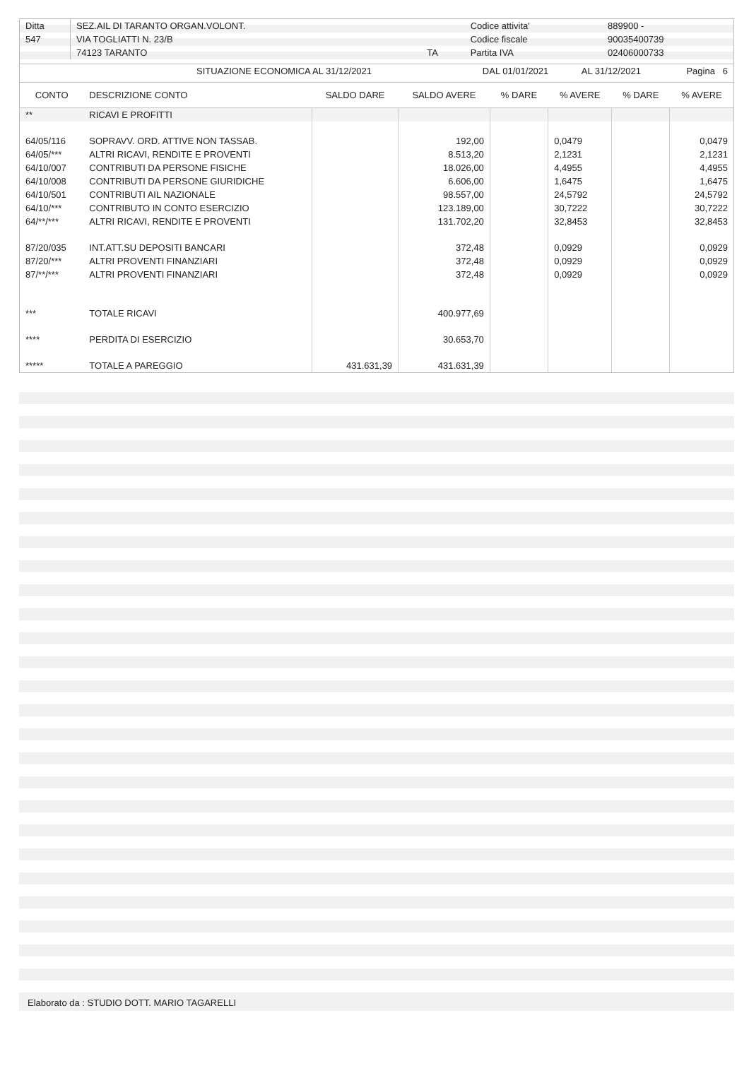| Ditta | SEZ.AIL DI TARANTO ORGAN.VOLONT. | | Codice attivita' | 889900 - |
| 547 | VIA TOGLIATTI N. 23/B | | Codice fiscale | 90035400739 |
| | 74123 TARANTO | TA | Partita IVA | 02406000733 |
| SITUAZIONE ECONOMICA AL 31/12/2021 | DAL 01/01/2021 | AL 31/12/2021 | Pagina 6 |
| CONTO | DESCRIZIONE CONTO | SALDO DARE | SALDO AVERE | % DARE | % AVERE | % DARE | % AVERE |
| --- | --- | --- | --- | --- | --- | --- | --- |
| ** | RICAVI E PROFITTI | | | | | | |
| 64/05/116 | SOPRAVV. ORD. ATTIVE NON TASSAB. | | 192,00 | | 0,0479 | | 0,0479 |
| 64/05/*** | ALTRI RICAVI, RENDITE E PROVENTI | | 8.513,20 | | 2,1231 | | 2,1231 |
| 64/10/007 | CONTRIBUTI DA PERSONE FISICHE | | 18.026,00 | | 4,4955 | | 4,4955 |
| 64/10/008 | CONTRIBUTI DA PERSONE GIURIDICHE | | 6.606,00 | | 1,6475 | | 1,6475 |
| 64/10/501 | CONTRIBUTI AIL NAZIONALE | | 98.557,00 | | 24,5792 | | 24,5792 |
| 64/10/*** | CONTRIBUTO IN CONTO ESERCIZIO | | 123.189,00 | | 30,7222 | | 30,7222 |
| 64/**/*** | ALTRI RICAVI, RENDITE E PROVENTI | | 131.702,20 | | 32,8453 | | 32,8453 |
| 87/20/035 | INT.ATT.SU DEPOSITI BANCARI | | 372,48 | | 0,0929 | | 0,0929 |
| 87/20/*** | ALTRI PROVENTI FINANZIARI | | 372,48 | | 0,0929 | | 0,0929 |
| 87/**/*** | ALTRI PROVENTI FINANZIARI | | 372,48 | | 0,0929 | | 0,0929 |
| *** | TOTALE RICAVI | | 400.977,69 | | | | |
| **** | PERDITA DI ESERCIZIO | | 30.653,70 | | | | |
| ***** | TOTALE A PAREGGIO | 431.631,39 | 431.631,39 | | | | |
Elaborato da : STUDIO DOTT. MARIO TAGARELLI